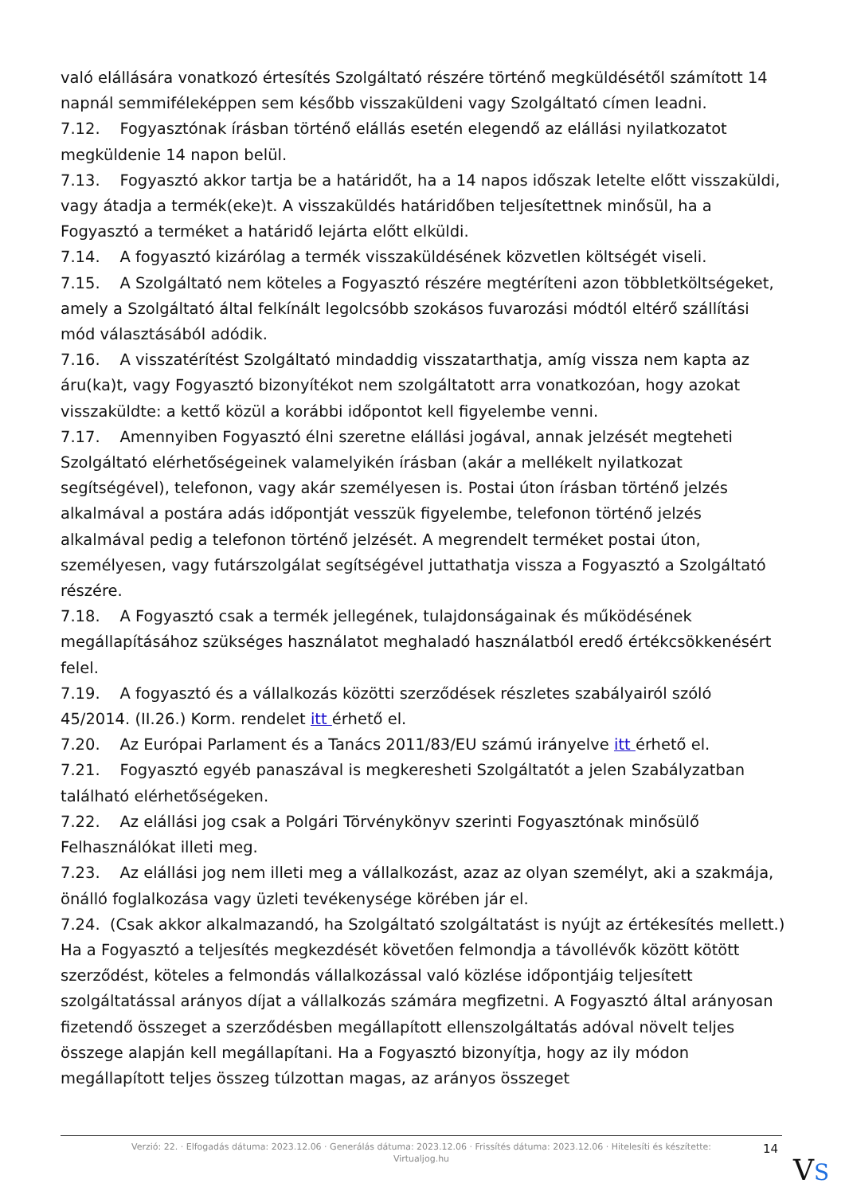való elállására vonatkozó értesítés Szolgáltató részére történő megküldésétől számított 14 napnál semmiféleképpen sem később visszaküldeni vagy Szolgáltató címen leadni.
7.12. Fogyasztónak írásban történő elállás esetén elegendő az elállási nyilatkozatot megküldenie 14 napon belül.
7.13. Fogyasztó akkor tartja be a határidőt, ha a 14 napos időszak letelte előtt visszaküldi, vagy átadja a termék(eke)t. A visszaküldés határidőben teljesítettnek minősül, ha a Fogyasztó a terméket a határidő lejárta előtt elküldi.
7.14. A fogyasztó kizárólag a termék visszaküldésének közvetlen költségét viseli.
7.15. A Szolgáltató nem köteles a Fogyasztó részére megtéríteni azon többletköltségeket, amely a Szolgáltató által felkínált legolcsóbb szokásos fuvarozási módtól eltérő szállítási mód választásából adódik.
7.16. A visszatérítést Szolgáltató mindaddig visszatarthatja, amíg vissza nem kapta az áru(ka)t, vagy Fogyasztó bizonyítékot nem szolgáltatott arra vonatkozóan, hogy azokat visszaküldte: a kettő közül a korábbi időpontot kell figyelembe venni.
7.17. Amennyiben Fogyasztó élni szeretne elállási jogával, annak jelzését megteheti Szolgáltató elérhetőségeinek valamelyikén írásban (akár a mellékelt nyilatkozat segítségével), telefonon, vagy akár személyesen is. Postai úton írásban történő jelzés alkalmával a postára adás időpontját vesszük figyelembe, telefonon történő jelzés alkalmával pedig a telefonon történő jelzését. A megrendelt terméket postai úton, személyesen, vagy futárszolgálat segítségével juttathatja vissza a Fogyasztó a Szolgáltató részére.
7.18. A Fogyasztó csak a termék jellegének, tulajdonságainak és működésének megállapításához szükséges használatot meghaladó használatból eredő értékcsökkenésért felel.
7.19. A fogyasztó és a vállalkozás közötti szerződések részletes szabályairól szóló 45/2014. (II.26.) Korm. rendelet itt érhető el.
7.20. Az Európai Parlament és a Tanács 2011/83/EU számú irányelve itt érhető el.
7.21. Fogyasztó egyéb panaszával is megkeresheti Szolgáltatót a jelen Szabályzatban található elérhetőségeken.
7.22. Az elállási jog csak a Polgári Törvénykönyv szerinti Fogyasztónak minősülő Felhasználókat illeti meg.
7.23. Az elállási jog nem illeti meg a vállalkozást, azaz az olyan személyt, aki a szakmája, önálló foglalkozása vagy üzleti tevékenysége körében jár el.
7.24. (Csak akkor alkalmazandó, ha Szolgáltató szolgáltatást is nyújt az értékesítés mellett.) Ha a Fogyasztó a teljesítés megkezdését követően felmondja a távollévők között kötött szerződést, köteles a felmondás vállalkozással való közlése időpontjáig teljesített szolgáltatással arányos díjat a vállalkozás számára megfizetni. A Fogyasztó által arányosan fizetendő összeget a szerződésben megállapított ellenszolgáltatás adóval növelt teljes összege alapján kell megállapítani. Ha a Fogyasztó bizonyítja, hogy az ily módon megállapított teljes összeg túlzottan magas, az arányos összeget
Verzió: 22. · Elfogadás dátuma: 2023.12.06 · Generálás dátuma: 2023.12.06 · Frissítés dátuma: 2023.12.06 · Hitelesíti és készítette:
Virtualjog.hu
14
VS